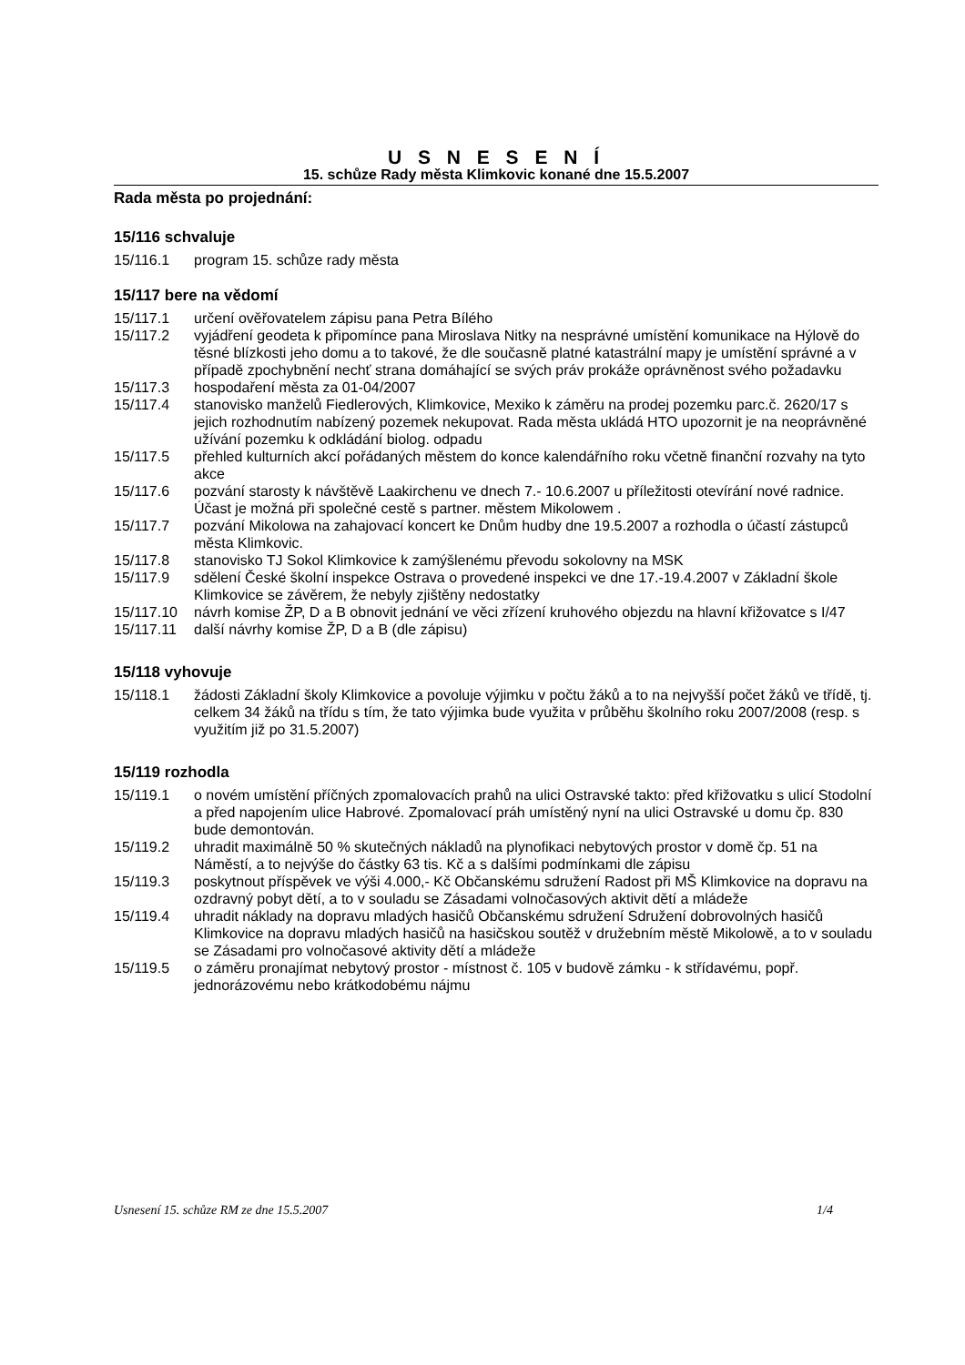U S N E S E N Í
15. schůze Rady města Klimkovic konané dne 15.5.2007
Rada města po projednání:
15/116 schvaluje
15/116.1 program 15. schůze rady města
15/117 bere na vědomí
15/117.1 určení ověřovatelem zápisu pana Petra Bílého
15/117.2 vyjádření geodeta k připomínce pana Miroslava Nitky na nesprávné umístění komunikace na Hýlově do těsné blízkosti jeho domu a to takové, že dle současně platné katastrální mapy je umístění správné a v případě zpochybnění nechť strana domáhající se svých práv prokáže oprávněnost svého požadavku
15/117.3 hospodaření města za 01-04/2007
15/117.4 stanovisko manželů Fiedlerových, Klimkovice, Mexiko k záměru na prodej pozemku parc.č. 2620/17 s jejich rozhodnutím nabízený pozemek nekupovat. Rada města ukládá HTO upozornit je na neoprávněné užívání pozemku k odkládání biolog. odpadu
15/117.5 přehled kulturních akcí pořádaných městem do konce kalendářního roku včetně finanční rozvahy na tyto akce
15/117.6 pozvání starosty k návštěvě Laakirchenu ve dnech 7.- 10.6.2007 u příležitosti otevírání nové radnice. Účast je možná při společné cestě s partner. městem Mikolowem .
15/117.7 pozvání Mikolowa na zahajovací koncert ke Dnům hudby dne 19.5.2007 a rozhodla o účastí zástupců města Klimkovic.
15/117.8 stanovisko TJ Sokol Klimkovice k zamýšlenému převodu sokolovny na MSK
15/117.9 sdělení České školní inspekce Ostrava o provedené inspekci ve dne 17.-19.4.2007 v Základní škole Klimkovice se závěrem, že nebyly zjištěny nedostatky
15/117.10 návrh komise ŽP, D a B obnovit jednání ve věci zřízení kruhového objezdu na hlavní křižovatce s I/47
15/117.11 další návrhy komise ŽP, D a B (dle zápisu)
15/118 vyhovuje
15/118.1 žádosti Základní školy Klimkovice a povoluje výjimku v počtu žáků a to na nejvyšší počet žáků ve třídě, tj. celkem 34 žáků na třídu s tím, že tato výjimka bude využita v průběhu školního roku 2007/2008 (resp. s využitím již po 31.5.2007)
15/119 rozhodla
15/119.1 o novém umístění příčných zpomalovacích prahů na ulici Ostravské takto: před křižovatku s ulicí Stodolní a před napojením ulice Habrové. Zpomalovací práh umístěný nyní na ulici Ostravské u domu čp. 830 bude demontován.
15/119.2 uhradit maximálně 50 % skutečných nákladů na plynofikaci nebytových prostor v domě čp. 51 na Náměstí, a to nejvýše do částky 63 tis. Kč a s dalšími podmínkami dle zápisu
15/119.3 poskytnout příspěvek ve výši 4.000,- Kč Občanskému sdružení Radost při MŠ Klimkovice na dopravu na ozdravný pobyt dětí, a to v souladu se Zásadami volnočasových aktivit dětí a mládeže
15/119.4 uhradit náklady na dopravu mladých hasičů Občanskému sdružení Sdružení dobrovolných hasičů Klimkovice na dopravu mladých hasičů na hasičskou soutěž v družebním městě Mikolowě, a to v souladu se Zásadami pro volnočasové aktivity dětí a mládeže
15/119.5 o záměru pronajímat nebytový prostor - místnost č. 105 v budově zámku - k střídavému, popř. jednorázovému nebo krátkodobému nájmu
Usnesení 15. schůze RM ze dne 15.5.2007 1/4